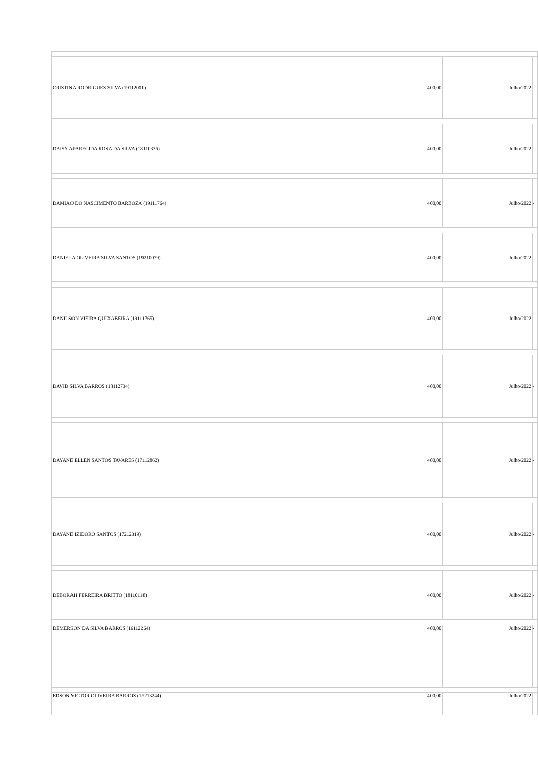| CRISTINA RODRIGUES SILVA (19112001) | 400,00 | Julho/2022 | - | |
| DAISY APARECIDA ROSA DA SILVA (18110336) | 400,00 | Julho/2022 | - | |
| DAMIAO DO NASCIMENTO BARBOZA (19111764) | 400,00 | Julho/2022 | - | |
| DANIELA OLIVEIRA SILVA SANTOS (19210079) | 400,00 | Julho/2022 | - | |
| DANILSON VIEIRA QUIXABEIRA (19111765) | 400,00 | Julho/2022 | - | |
| DAVID SILVA BARROS (18112734) | 400,00 | Julho/2022 | - | |
| DAYANE ELLEN SANTOS TAVARES (17112862) | 400,00 | Julho/2022 | - | |
| DAYANE IZIDORO SANTOS (17212319) | 400,00 | Julho/2022 | - | |
| DEBORAH FERREIRA BRITTO (18110118) | 400,00 | Julho/2022 | - | |
| DEMERSON DA SILVA BARROS (16112264) | 400,00 | Julho/2022 | - | |
| EDSON VICTOR OLIVEIRA BARROS (15213244) | 400,00 | Julho/2022 | - | |